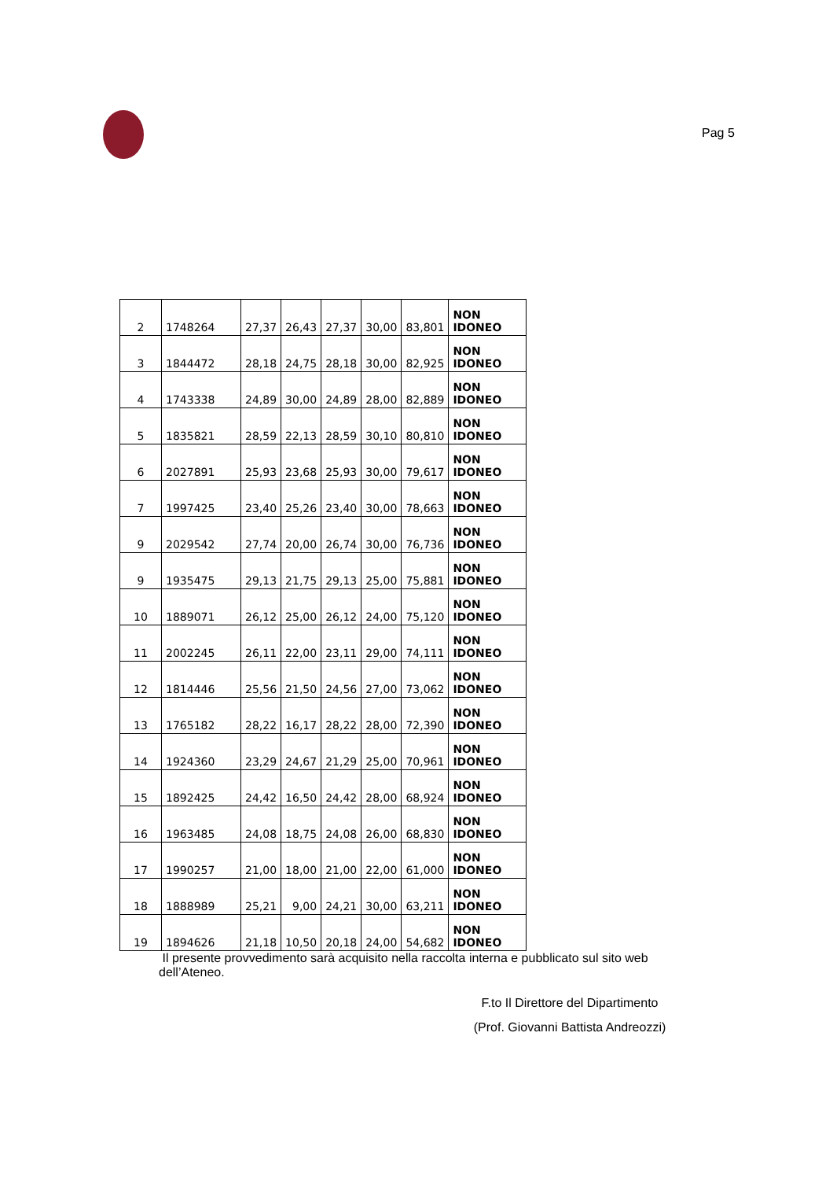Pag 5
| 2 | 1748264 | 27,37 | 26,43 | 27,37 | 30,00 | 83,801 | NON IDONEO |
| 3 | 1844472 | 28,18 | 24,75 | 28,18 | 30,00 | 82,925 | NON IDONEO |
| 4 | 1743338 | 24,89 | 30,00 | 24,89 | 28,00 | 82,889 | NON IDONEO |
| 5 | 1835821 | 28,59 | 22,13 | 28,59 | 30,10 | 80,810 | NON IDONEO |
| 6 | 2027891 | 25,93 | 23,68 | 25,93 | 30,00 | 79,617 | NON IDONEO |
| 7 | 1997425 | 23,40 | 25,26 | 23,40 | 30,00 | 78,663 | NON IDONEO |
| 9 | 2029542 | 27,74 | 20,00 | 26,74 | 30,00 | 76,736 | NON IDONEO |
| 9 | 1935475 | 29,13 | 21,75 | 29,13 | 25,00 | 75,881 | NON IDONEO |
| 10 | 1889071 | 26,12 | 25,00 | 26,12 | 24,00 | 75,120 | NON IDONEO |
| 11 | 2002245 | 26,11 | 22,00 | 23,11 | 29,00 | 74,111 | NON IDONEO |
| 12 | 1814446 | 25,56 | 21,50 | 24,56 | 27,00 | 73,062 | NON IDONEO |
| 13 | 1765182 | 28,22 | 16,17 | 28,22 | 28,00 | 72,390 | NON IDONEO |
| 14 | 1924360 | 23,29 | 24,67 | 21,29 | 25,00 | 70,961 | NON IDONEO |
| 15 | 1892425 | 24,42 | 16,50 | 24,42 | 28,00 | 68,924 | NON IDONEO |
| 16 | 1963485 | 24,08 | 18,75 | 24,08 | 26,00 | 68,830 | NON IDONEO |
| 17 | 1990257 | 21,00 | 18,00 | 21,00 | 22,00 | 61,000 | NON IDONEO |
| 18 | 1888989 | 25,21 | 9,00 | 24,21 | 30,00 | 63,211 | NON IDONEO |
| 19 | 1894626 | 21,18 | 10,50 | 20,18 | 24,00 | 54,682 | NON IDONEO |
Il presente provvedimento sarà acquisito nella raccolta interna e pubblicato sul sito web dell’Ateneo.
F.to Il Direttore del Dipartimento
(Prof. Giovanni Battista Andreozzi)